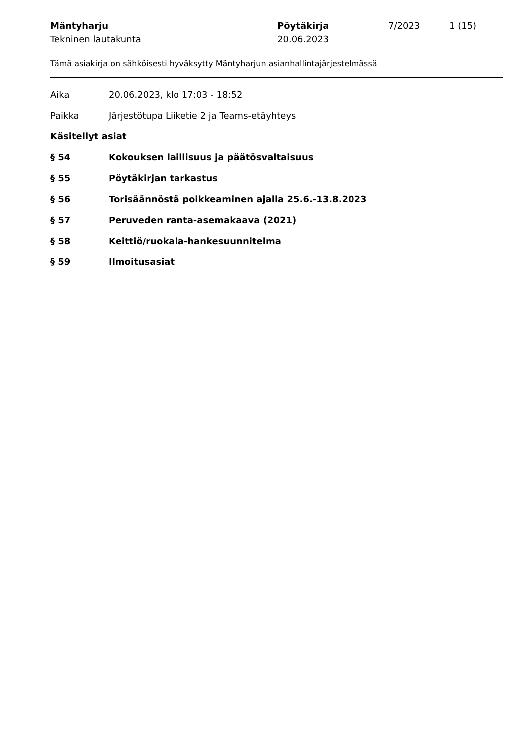| Mäntyharju | Pöytäkirja | 7/2023 | 1 (15) |
| Tekninen lautakunta | 20.06.2023 | | |
Tämä asiakirja on sähköisesti hyväksytty Mäntyharjun asianhallintajärjestelmässä
Aika 20.06.2023, klo 17:03 - 18:52
Paikka Järjestötupa Liiketie 2 ja Teams-etäyhteys
Käsitellyt asiat
§ 54 Kokouksen laillisuus ja päätösvaltaisuus
§ 55 Pöytäkirjan tarkastus
§ 56 Torisäännöstä poikkeaminen ajalla 25.6.-13.8.2023
§ 57 Peruveden ranta-asemakaava (2021)
§ 58 Keittiö/ruokala-hankesuunnitelma
§ 59 Ilmoitusasiat